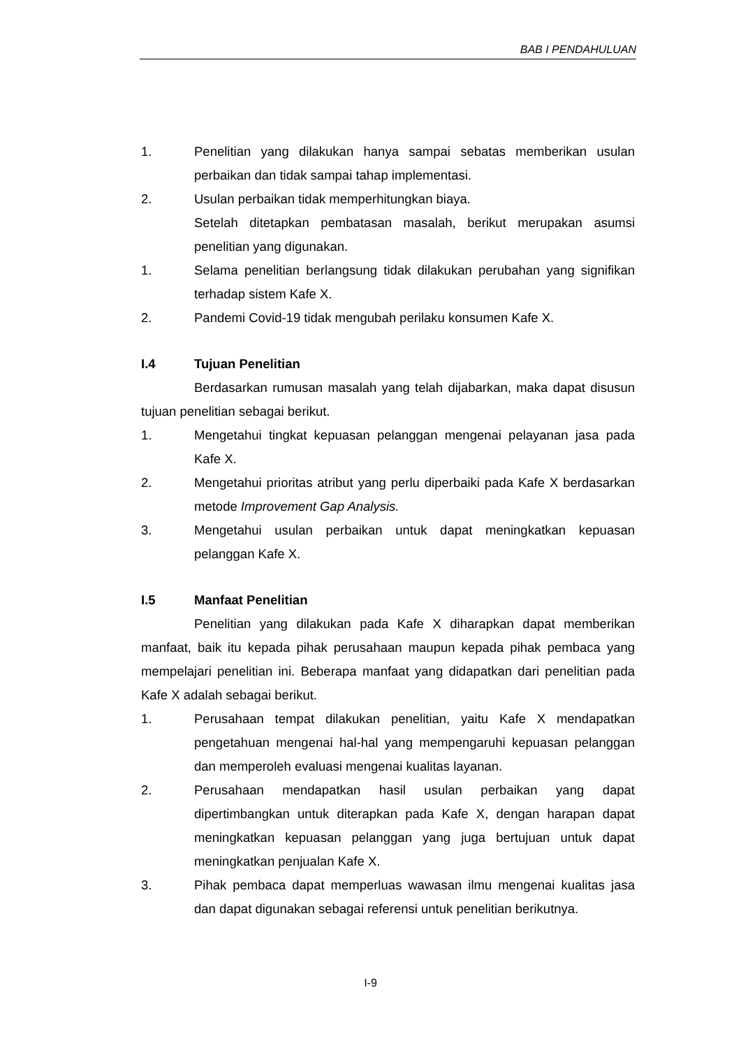BAB I PENDAHULUAN
1. Penelitian yang dilakukan hanya sampai sebatas memberikan usulan perbaikan dan tidak sampai tahap implementasi.
2. Usulan perbaikan tidak memperhitungkan biaya.
Setelah ditetapkan pembatasan masalah, berikut merupakan asumsi penelitian yang digunakan.
1. Selama penelitian berlangsung tidak dilakukan perubahan yang signifikan terhadap sistem Kafe X.
2. Pandemi Covid-19 tidak mengubah perilaku konsumen Kafe X.
I.4 Tujuan Penelitian
Berdasarkan rumusan masalah yang telah dijabarkan, maka dapat disusun tujuan penelitian sebagai berikut.
1. Mengetahui tingkat kepuasan pelanggan mengenai pelayanan jasa pada Kafe X.
2. Mengetahui prioritas atribut yang perlu diperbaiki pada Kafe X berdasarkan metode Improvement Gap Analysis.
3. Mengetahui usulan perbaikan untuk dapat meningkatkan kepuasan pelanggan Kafe X.
I.5 Manfaat Penelitian
Penelitian yang dilakukan pada Kafe X diharapkan dapat memberikan manfaat, baik itu kepada pihak perusahaan maupun kepada pihak pembaca yang mempelajari penelitian ini. Beberapa manfaat yang didapatkan dari penelitian pada Kafe X adalah sebagai berikut.
1. Perusahaan tempat dilakukan penelitian, yaitu Kafe X mendapatkan pengetahuan mengenai hal-hal yang mempengaruhi kepuasan pelanggan dan memperoleh evaluasi mengenai kualitas layanan.
2. Perusahaan mendapatkan hasil usulan perbaikan yang dapat dipertimbangkan untuk diterapkan pada Kafe X, dengan harapan dapat meningkatkan kepuasan pelanggan yang juga bertujuan untuk dapat meningkatkan penjualan Kafe X.
3. Pihak pembaca dapat memperluas wawasan ilmu mengenai kualitas jasa dan dapat digunakan sebagai referensi untuk penelitian berikutnya.
I-9